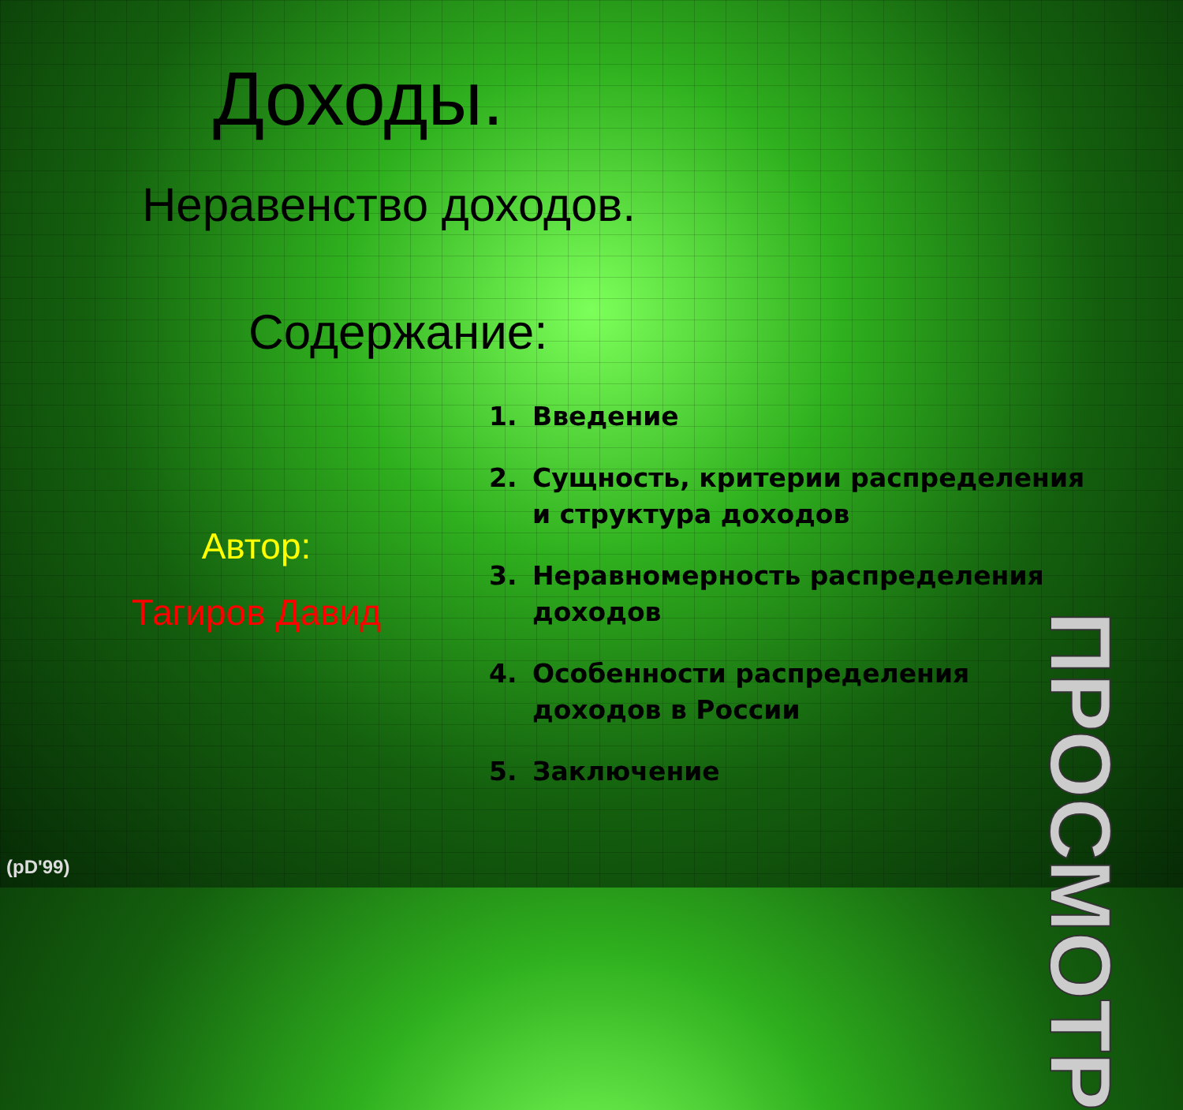Доходы.
Неравенство доходов.
Содержание:
Автор:
Тагиров Давид
1. Введение
2. Сущность, критерии распределения и структура доходов
3. Неравномерность распределения доходов
4. Особенности распределения доходов в России
5. Заключение
ПРОСМОТР
(pD'99)